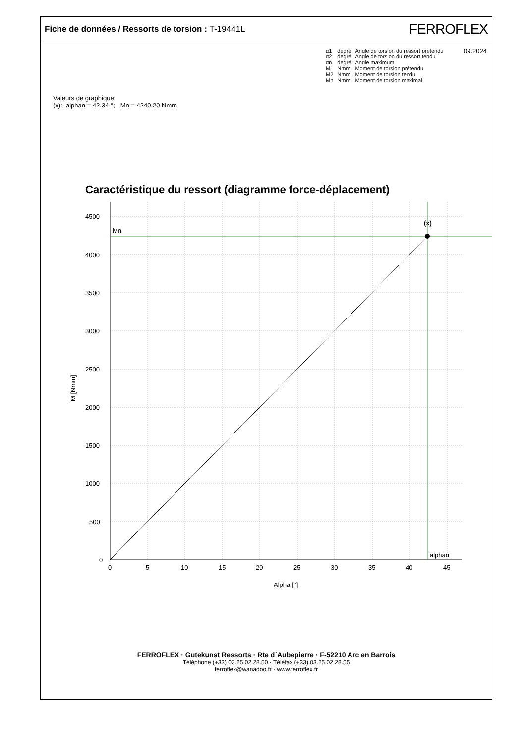Fiche de données / Ressorts de torsion : T-19441L
FERROFLEX
09.2024
| α1 | degré | Angle de torsion du ressort prétendu |
| α2 | degré | Angle de torsion du ressort tendu |
| αn | degré | Angle maximum |
| M1 | Nmm | Moment de torsion prétendu |
| M2 | Nmm | Moment de torsion tendu |
| Mn | Nmm | Moment de torsion maximal |
Valeurs de graphique:
(x): alphan = 42,34 °; Mn = 4240,20 Nmm
Caractéristique du ressort (diagramme force-déplacement)
(x)
Mn
alphan
4500
4000
3500
3000
2500
2000
1500
1000
500
0
0
5
10
15
20
25
30
35
40
45
Alpha [°]
M [Nmm]
FERROFLEX · Gutekunst Ressorts · Rte d´Aubepierre · F-52210 Arc en Barrois
Téléphone (+33) 03.25.02.28.50 · Téléfax (+33) 03.25.02.28.55
ferroflex@wanadoo.fr · www.ferroflex.fr